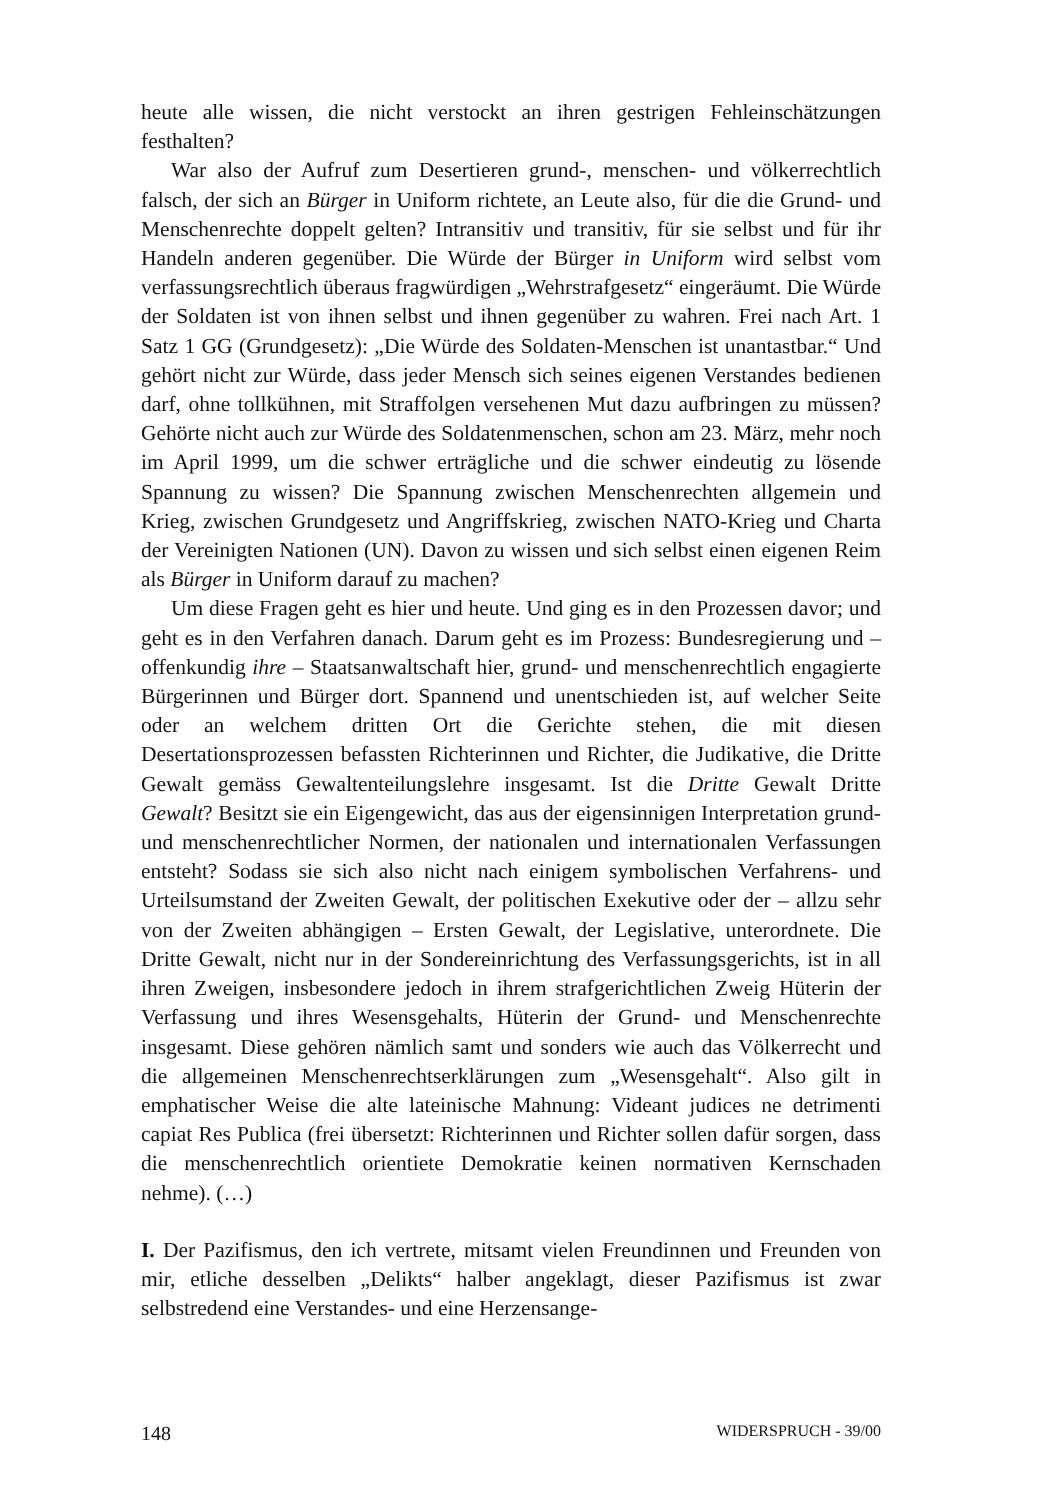heute alle wissen, die nicht verstockt an ihren gestrigen Fehleinschätzungen festhalten?
War also der Aufruf zum Desertieren grund-, menschen- und völkerrechtlich falsch, der sich an Bürger in Uniform richtete, an Leute also, für die die Grund- und Menschenrechte doppelt gelten? Intransitiv und transitiv, für sie selbst und für ihr Handeln anderen gegenüber. Die Würde der Bürger in Uniform wird selbst vom verfassungsrechtlich überaus fragwürdigen „Wehrstrafgesetz“ eingeräumt. Die Würde der Soldaten ist von ihnen selbst und ihnen gegenüber zu wahren. Frei nach Art. 1 Satz 1 GG (Grundgesetz): „Die Würde des Soldaten-Menschen ist unantastbar.“ Und gehört nicht zur Würde, dass jeder Mensch sich seines eigenen Verstandes bedienen darf, ohne tollkühnen, mit Straffolgen versehenen Mut dazu aufbringen zu müssen? Gehörte nicht auch zur Würde des Soldatenmenschen, schon am 23. März, mehr noch im April 1999, um die schwer erträgliche und die schwer eindeutig zu lösende Spannung zu wissen? Die Spannung zwischen Menschenrechten allgemein und Krieg, zwischen Grundgesetz und Angriffskrieg, zwischen NATO-Krieg und Charta der Vereinigten Nationen (UN). Davon zu wissen und sich selbst einen eigenen Reim als Bürger in Uniform darauf zu machen?
Um diese Fragen geht es hier und heute. Und ging es in den Prozessen davor; und geht es in den Verfahren danach. Darum geht es im Prozess: Bundesregierung und – offenkundig ihre – Staatsanwaltschaft hier, grund- und menschenrechtlich engagierte Bürgerinnen und Bürger dort. Spannend und unentschieden ist, auf welcher Seite oder an welchem dritten Ort die Gerichte stehen, die mit diesen Desertationsprozessen befassten Richterinnen und Richter, die Judikative, die Dritte Gewalt gemäss Gewaltenteilungslehre insgesamt. Ist die Dritte Gewalt Dritte Gewalt? Besitzt sie ein Eigengewicht, das aus der eigensinnigen Interpretation grund- und menschenrechtlicher Normen, der nationalen und internationalen Verfassungen entsteht? Sodass sie sich also nicht nach einigem symbolischen Verfahrens- und Urteilsumstand der Zweiten Gewalt, der politischen Exekutive oder der – allzu sehr von der Zweiten abhängigen – Ersten Gewalt, der Legislative, unterordnete. Die Dritte Gewalt, nicht nur in der Sondereinrichtung des Verfassungsgerichts, ist in all ihren Zweigen, insbesondere jedoch in ihrem strafgerichtlichen Zweig Hüterin der Verfassung und ihres Wesensgehalts, Hüterin der Grund- und Menschenrechte insgesamt. Diese gehören nämlich samt und sonders wie auch das Völkerrecht und die allgemeinen Menschenrechtserklärungen zum „Wesensgehalt“. Also gilt in emphatischer Weise die alte lateinische Mahnung: Videant judices ne detrimenti capiat Res Publica (frei übersetzt: Richterinnen und Richter sollen dafür sorgen, dass die menschenrechtlich orientiete Demokratie keinen normativen Kernschaden nehme). (…)
I. Der Pazifismus, den ich vertrete, mitsamt vielen Freundinnen und Freunden von mir, etliche desselben „Delikts“ halber angeklagt, dieser Pazifismus ist zwar selbstredend eine Verstandes- und eine Herzensange-
148 WIDERSPRUCH - 39/00